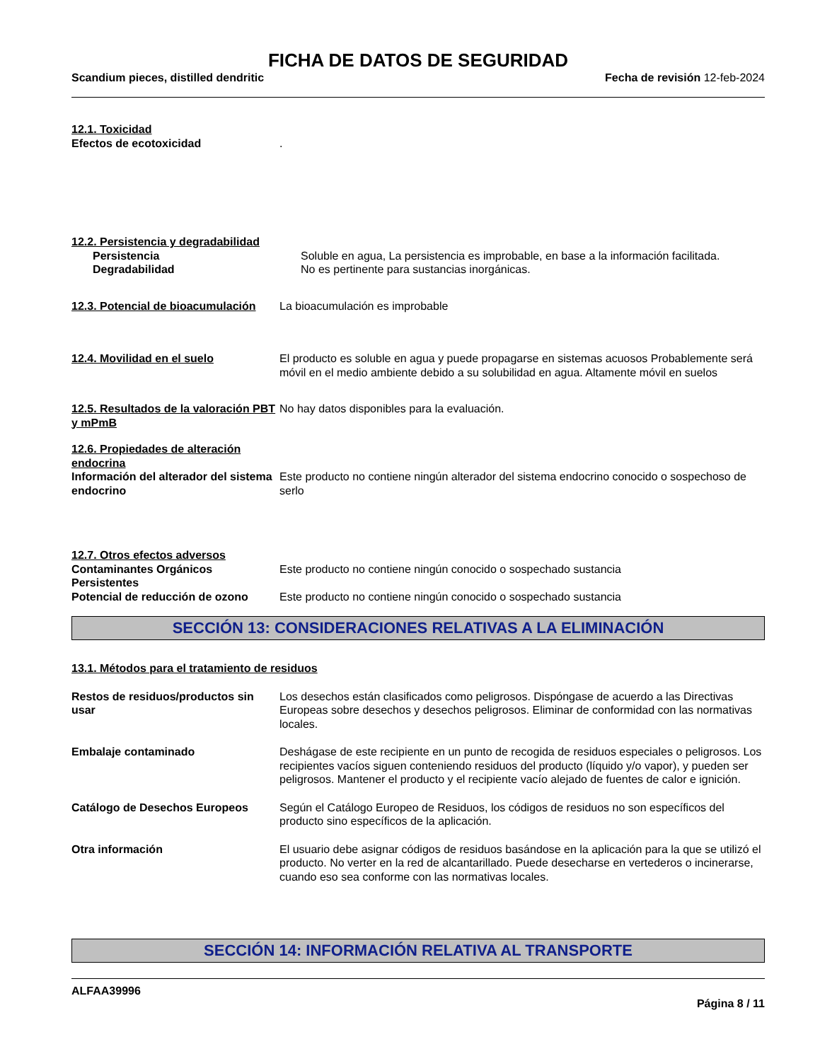FICHA DE DATOS DE SEGURIDAD
Scandium pieces, distilled dendritic Fecha de revisión 12-feb-2024
12.1. Toxicidad
Efectos de ecotoxicidad .
12.2. Persistencia y degradabilidad
Persistencia Soluble en agua, La persistencia es improbable, en base a la información facilitada.
Degradabilidad No es pertinente para sustancias inorgánicas.
12.3. Potencial de bioacumulación
La bioacumulación es improbable
12.4. Movilidad en el suelo El producto es soluble en agua y puede propagarse en sistemas acuosos Probablemente será móvil en el medio ambiente debido a su solubilidad en agua. Altamente móvil en suelos
12.5. Resultados de la valoración PBT y mPmB
No hay datos disponibles para la evaluación.
12.6. Propiedades de alteración endocrina
Información del alterador del sistema endocrino
Este producto no contiene ningún alterador del sistema endocrino conocido o sospechoso de serlo
12.7. Otros efectos adversos
Contaminantes Orgánicos Persistentes
Este producto no contiene ningún conocido o sospechado sustancia
Potencial de reducción de ozono
Este producto no contiene ningún conocido o sospechado sustancia
SECCIÓN 13: CONSIDERACIONES RELATIVAS A LA ELIMINACIÓN
13.1. Métodos para el tratamiento de residuos
Restos de residuos/productos sin usar
Los desechos están clasificados como peligrosos. Dispóngase de acuerdo a las Directivas Europeas sobre desechos y desechos peligrosos. Eliminar de conformidad con las normativas locales.
Embalaje contaminado Deshágase de este recipiente en un punto de recogida de residuos especiales o peligrosos. Los recipientes vacíos siguen conteniendo residuos del producto (líquido y/o vapor), y pueden ser peligrosos. Mantener el producto y el recipiente vacío alejado de fuentes de calor e ignición.
Catálogo de Desechos Europeos Según el Catálogo Europeo de Residuos, los códigos de residuos no son específicos del producto sino específicos de la aplicación.
Otra información El usuario debe asignar códigos de residuos basándose en la aplicación para la que se utilizó el producto. No verter en la red de alcantarillado. Puede desecharse en vertederos o incinerarse, cuando eso sea conforme con las normativas locales.
SECCIÓN 14: INFORMACIÓN RELATIVA AL TRANSPORTE
ALFAA39996
Página 8 / 11